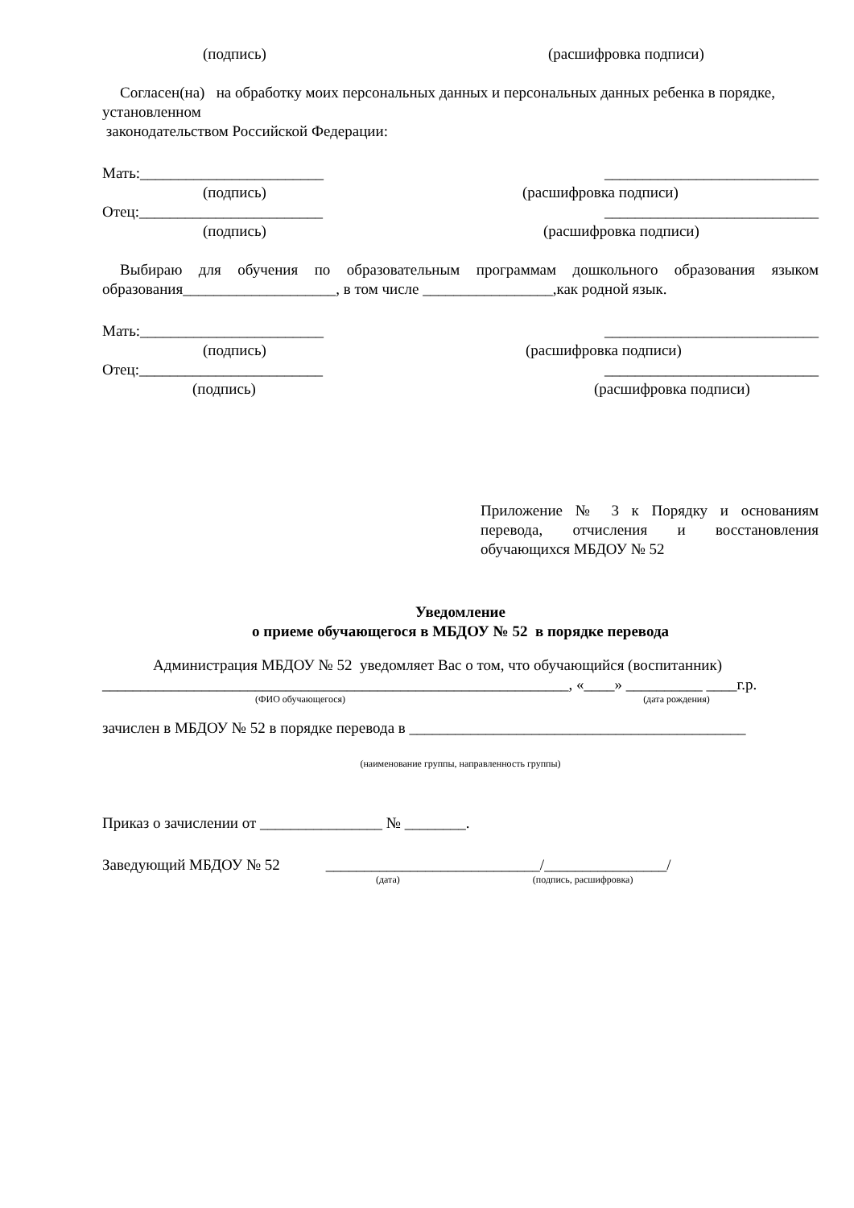(подпись) (расшифровка подписи)
Согласен(на) на обработку моих персональных данных и персональных данных ребенка в порядке, установленном
законодательством Российской Федерации:
Мать:________________________ ____________________________
(подпись) (расшифровка подписи)
Отец:________________________ ____________________________
(подпись) (расшифровка подписи)
Выбираю для обучения по образовательным программам дошкольного образования языком образования____________________, в том числе _________________,как родной язык.
Мать:________________________ ____________________________
(подпись) (расшифровка подписи)
Отец:________________________ ____________________________
(подпись) (расшифровка подписи)
Приложение № 3 к Порядку и основаниям перевода, отчисления и восстановления обучающихся МБДОУ № 52
Уведомление
о приеме обучающегося в МБДОУ № 52 в порядке перевода
Администрация МБДОУ № 52 уведомляет Вас о том, что обучающийся (воспитанник)
_____________________________________________________________, «____» __________ ____г.р.
(ФИО обучающегося) (дата рождения)
зачислен в МБДОУ № 52 в порядке перевода в ____________________________________________
(наименование группы, направленность группы)
Приказ о зачислении от ________________ № ________.
Заведующий МБДОУ № 52 ____________________________/________________/
(дата) (подпись, расшифровка)